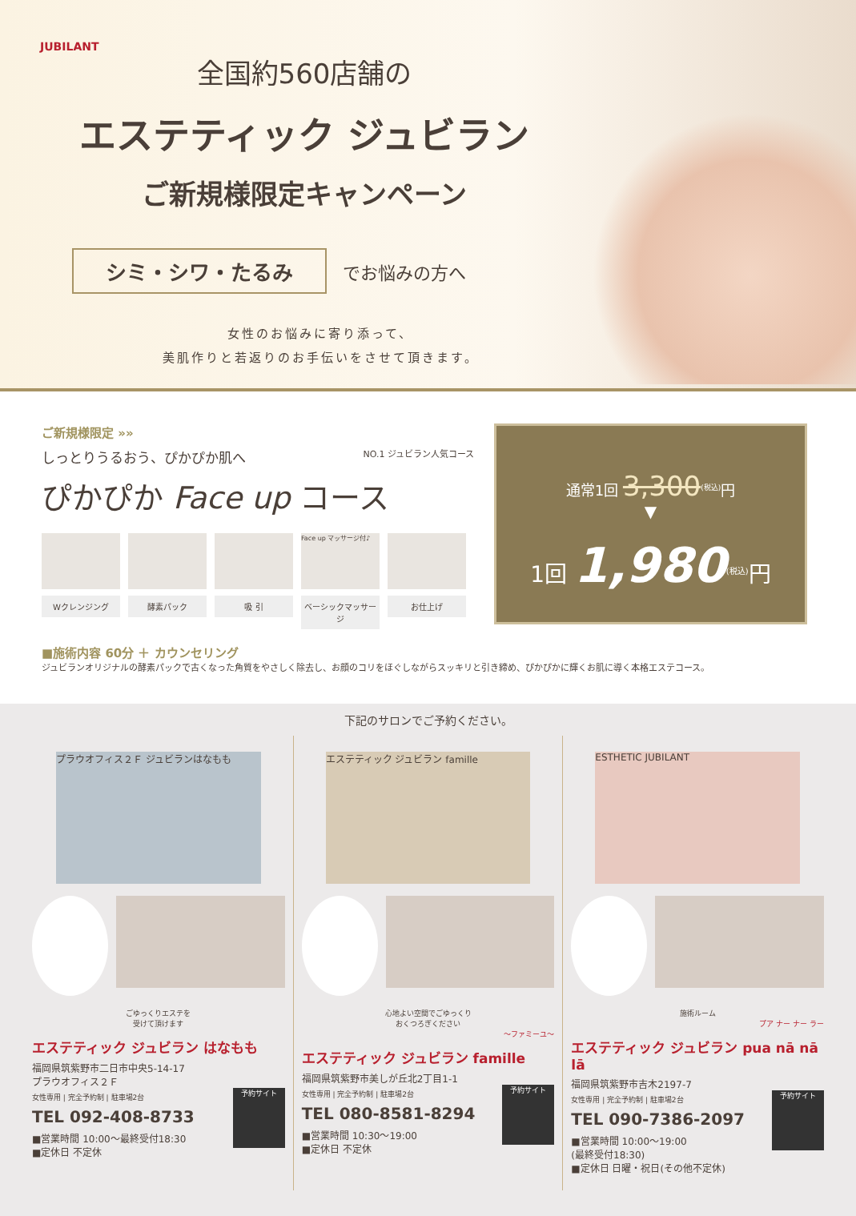JUBILANT
全国約560店舗の
エステティック ジュビラン
ご新規様限定キャンペーン
シミ・シワ・たるみ でお悩みの方へ
女性のお悩みに寄り添って、
美肌作りと若返りのお手伝いをさせて頂きます。
ご新規様限定 »»
しっとりうるおう、ぴかぴか肌へ NO.1 ジュビラン人気コース
ぴかぴか Face up コース
Wクレンジング
酵素パック 吸 引
Face up マッサージ付♪
ベーシックマッサージ
お仕上げ
通常1回 3,300<sup>(税込)</sup>円
▼
1回 1,980<sup>(税込)</sup>円
■施術内容 60分 ＋ カウンセリング
ジュビランオリジナルの酵素パックで古くなった角質をやさしく除去し、お顔のコリをほぐしながらスッキリと引き締め、ぴかぴかに輝くお肌に導く本格エステコース。
下記のサロンでご予約ください。
プラウオフィス２Ｆ ジュビランはなもも
ごゆっくりエステを
受けて頂けます
エステティック ジュビラン はなもも
福岡県筑紫野市二日市中央5-14-17
プラウオフィス２Ｆ
予約サイト
女性専用 | 完全予約制 | 駐車場2台
TEL 092-408-8733
■営業時間 10:00〜最終受付18:30
■定休日 不定休
エステティック ジュビラン famille
心地よい空間でごゆっくり
おくつろぎください
〜ファミーユ〜
エステティック ジュビラン famille
福岡県筑紫野市美しが丘北2丁目1-1
予約サイト
女性専用 | 完全予約制 | 駐車場2台
TEL 080-8581-8294
■営業時間 10:30〜19:00
■定休日 不定休
ESTHETIC JUBILANT
施術ルーム
プア ナー ナー ラー
エステティック ジュビラン pua nā nā lā
福岡県筑紫野市吉木2197-7
予約サイト
女性専用 | 完全予約制 | 駐車場2台
TEL 090-7386-2097
■営業時間 10:00〜19:00
(最終受付18:30)
■定休日 日曜・祝日(その他不定休)